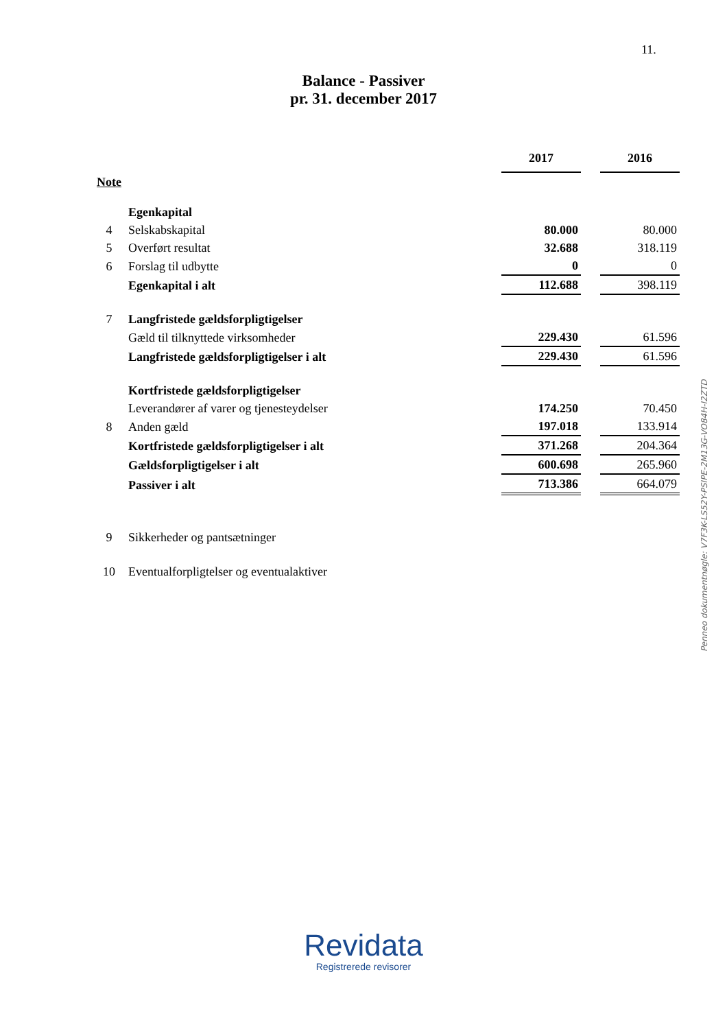11.
Balance - Passiver
pr. 31. december 2017
| | | 2017 | | 2016 |
| --- | --- | --- | --- | --- |
| Note | | | | |
| | Egenkapital | | | |
| 4 | Selskabskapital | 80.000 | | 80.000 |
| 5 | Overført resultat | 32.688 | | 318.119 |
| 6 | Forslag til udbytte | 0 | | 0 |
| | Egenkapital i alt | 112.688 | | 398.119 |
| 7 | Langfristede gældsforpligtigelser | | | |
| | Gæld til tilknyttede virksomheder | 229.430 | | 61.596 |
| | Langfristede gældsforpligtigelser i alt | 229.430 | | 61.596 |
| | Kortfristede gældsforpligtigelser | | | |
| | Leverandører af varer og tjenesteydelser | 174.250 | | 70.450 |
| 8 | Anden gæld | 197.018 | | 133.914 |
| | Kortfristede gældsforpligtigelser i alt | 371.268 | | 204.364 |
| | Gældsforpligtigelser i alt | 600.698 | | 265.960 |
| | Passiver i alt | 713.386 | | 664.079 |
| 9 | Sikkerheder og pantsætninger | | | |
| 10 | Eventualforpligtelser og eventualaktiver | | | |
Penneo dokumentnøgle: V7F3K-LS52Y-PSIPE-2M13G-VO84H-I2ZTD
Revidata
Registrerede revisorer